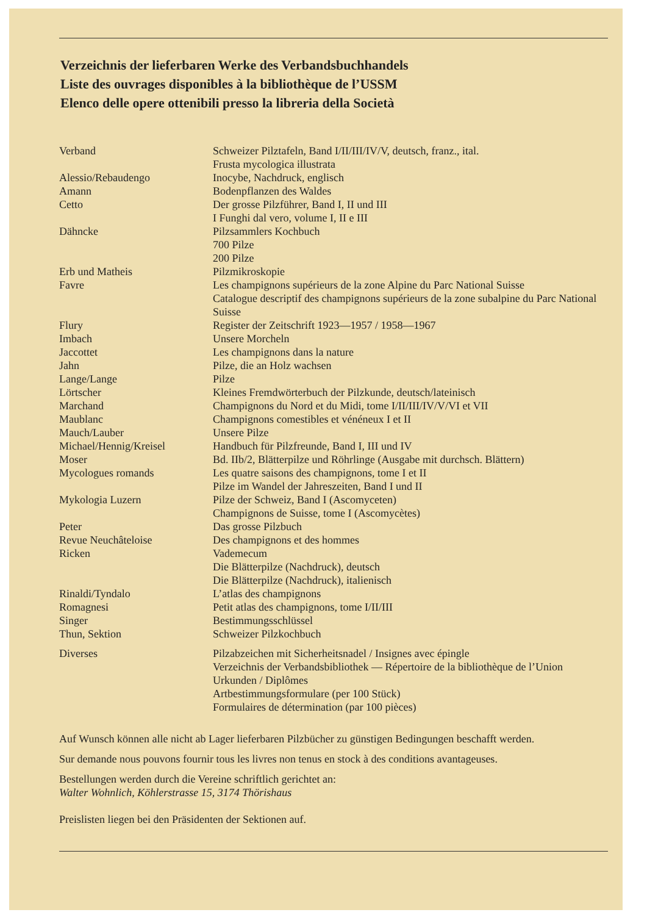Verzeichnis der lieferbaren Werke des Verbandsbuchhandels
Liste des ouvrages disponibles à la bibliothèque de l’USSM
Elenco delle opere ottenibili presso la libreria della Società
| Verband | Schweizer Pilztafeln, Band I/II/III/IV/V, deutsch, franz., ital. Frusta mycologica illustrata |
| Alessio/Rebaudengo | Inocybe, Nachdruck, englisch |
| Amann | Bodenpflanzen des Waldes |
| Cetto | Der grosse Pilzführer, Band I, II und III I Funghi dal vero, volume I, II e III |
| Dähncke | Pilzsammlers Kochbuch 700 Pilze 200 Pilze |
| Erb und Matheis | Pilzmikroskopie |
| Favre | Les champignons supérieurs de la zone Alpine du Parc National Suisse Catalogue descriptif des champignons supérieurs de la zone subalpine du Parc National Suisse |
| Flury | Register der Zeitschrift 1923—1957 / 1958—1967 |
| Imbach | Unsere Morcheln |
| Jaccottet | Les champignons dans la nature |
| Jahn | Pilze, die an Holz wachsen |
| Lange/Lange | Pilze |
| Lörtscher | Kleines Fremdwörterbuch der Pilzkunde, deutsch/lateinisch |
| Marchand | Champignons du Nord et du Midi, tome I/II/III/IV/V/VI et VII |
| Maublanc | Champignons comestibles et vénéneux I et II |
| Mauch/Lauber | Unsere Pilze |
| Michael/Hennig/Kreisel | Handbuch für Pilzfreunde, Band I, III und IV |
| Moser | Bd. IIb/2, Blätterpilze und Röhrlinge (Ausgabe mit durchsch. Blättern) |
| Mycologues romands | Les quatre saisons des champignons, tome I et II Pilze im Wandel der Jahreszeiten, Band I und II |
| Mykologia Luzern | Pilze der Schweiz, Band I (Ascomyceten) Champignons de Suisse, tome I (Ascomycètes) |
| Peter | Das grosse Pilzbuch |
| Revue Neuchâteloise | Des champignons et des hommes |
| Ricken | Vademecum Die Blätterpilze (Nachdruck), deutsch Die Blätterpilze (Nachdruck), italienisch |
| Rinaldi/Tyndalo | L’atlas des champignons |
| Romagnesi | Petit atlas des champignons, tome I/II/III |
| Singer | Bestimmungsschlüssel |
| Thun, Sektion | Schweizer Pilzkochbuch |
| Diverses | Pilzabzeichen mit Sicherheitsnadel / Insignes avec épingle Verzeichnis der Verbandsbibliothek — Répertoire de la bibliothèque de l’Union Urkunden / Diplômes Artbestimmungsformulare (per 100 Stück) Formulaires de détermination (par 100 pièces) |
Auf Wunsch können alle nicht ab Lager lieferbaren Pilzbücher zu günstigen Bedingungen beschafft werden.
Sur demande nous pouvons fournir tous les livres non tenus en stock à des conditions avantageuses.
Bestellungen werden durch die Vereine schriftlich gerichtet an:
Walter Wohnlich, Köhlerstrasse 15, 3174 Thörishaus
Preislisten liegen bei den Präsidenten der Sektionen auf.